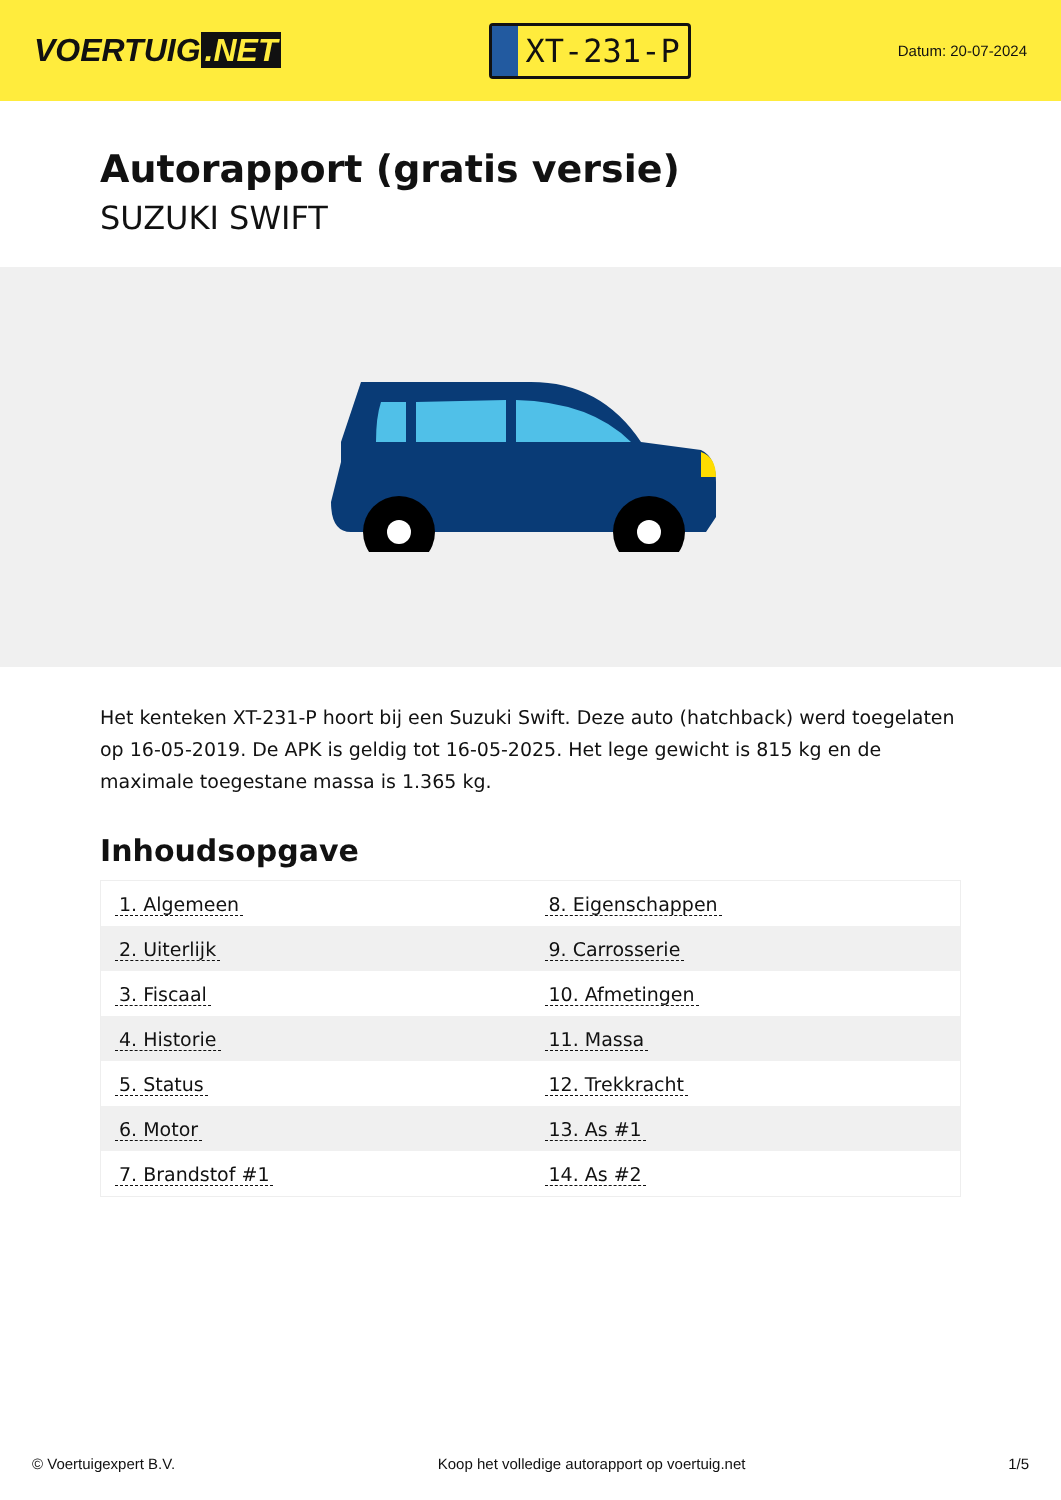VOERTUIG.NET
XT-231-P
Datum: 20-07-2024
Autorapport (gratis versie)
SUZUKI SWIFT
Het kenteken XT-231-P hoort bij een Suzuki Swift. Deze auto (hatchback) werd toegelaten op 16-05-2019. De APK is geldig tot 16-05-2025. Het lege gewicht is 815 kg en de maximale toegestane massa is 1.365 kg.
Inhoudsopgave
| 1. Algemeen | 8. Eigenschappen |
| 2. Uiterlijk | 9. Carrosserie |
| 3. Fiscaal | 10. Afmetingen |
| 4. Historie | 11. Massa |
| 5. Status | 12. Trekkracht |
| 6. Motor | 13. As #1 |
| 7. Brandstof #1 | 14. As #2 |
© Voertuigexpert B.V. Koop het volledige autorapport op voertuig.net 1/5